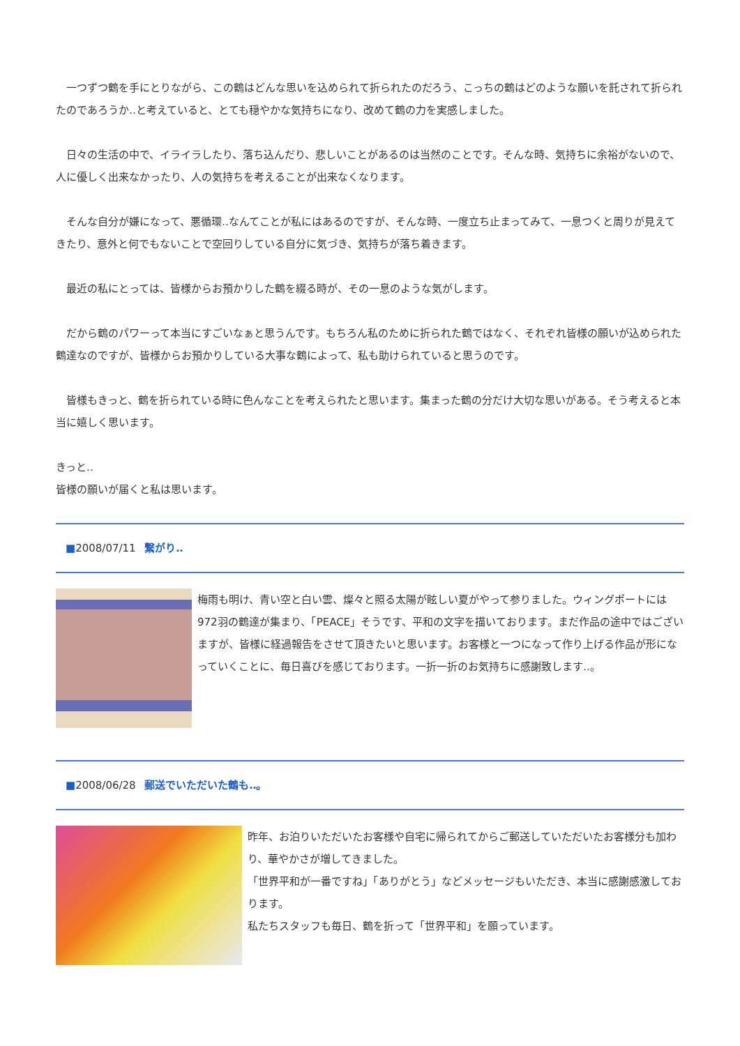一つずつ鶴を手にとりながら、この鶴はどんな思いを込められて折られたのだろう、こっちの鶴はどのような願いを託されて折られたのであろうか‥と考えていると、とても穏やかな気持ちになり、改めて鶴の力を実感しました。
　日々の生活の中で、イライラしたり、落ち込んだり、悲しいことがあるのは当然のことです。そんな時、気持ちに余裕がないので、人に優しく出来なかったり、人の気持ちを考えることが出来なくなります。
　そんな自分が嫌になって、悪循環‥なんてことが私にはあるのですが、そんな時、一度立ち止まってみて、一息つくと周りが見えてきたり、意外と何でもないことで空回りしている自分に気づき、気持ちが落ち着きます。
　最近の私にとっては、皆様からお預かりした鶴を綴る時が、その一息のような気がします。
　だから鶴のパワーって本当にすごいなぁと思うんです。もちろん私のために折られた鶴ではなく、それぞれ皆様の願いが込められた鶴達なのですが、皆様からお預かりしている大事な鶴によって、私も助けられていると思うのです。
　皆様もきっと、鶴を折られている時に色んなことを考えられたと思います。集まった鶴の分だけ大切な思いがある。そう考えると本当に嬉しく思います。
きっと‥
皆様の願いが届くと私は思います。
■2008/07/11 繋がり‥
梅雨も明け、青い空と白い雲、燦々と照る太陽が眩しい夏がやって参りました。ウィングポートには972羽の鶴達が集まり、「PEACE」そうです、平和の文字を描いております。まだ作品の途中ではございますが、皆様に経過報告をさせて頂きたいと思います。お客様と一つになって作り上げる作品が形になっていくことに、毎日喜びを感じております。一折一折のお気持ちに感謝致します‥。
■2008/06/28 郵送でいただいた鶴も‥。
昨年、お泊りいただいたお客様や自宅に帰られてからご郵送していただいたお客様分も加わり、華やかさが増してきました。
「世界平和が一番ですね」「ありがとう」などメッセージもいただき、本当に感謝感激しております。
私たちスタッフも毎日、鶴を折って「世界平和」を願っています。